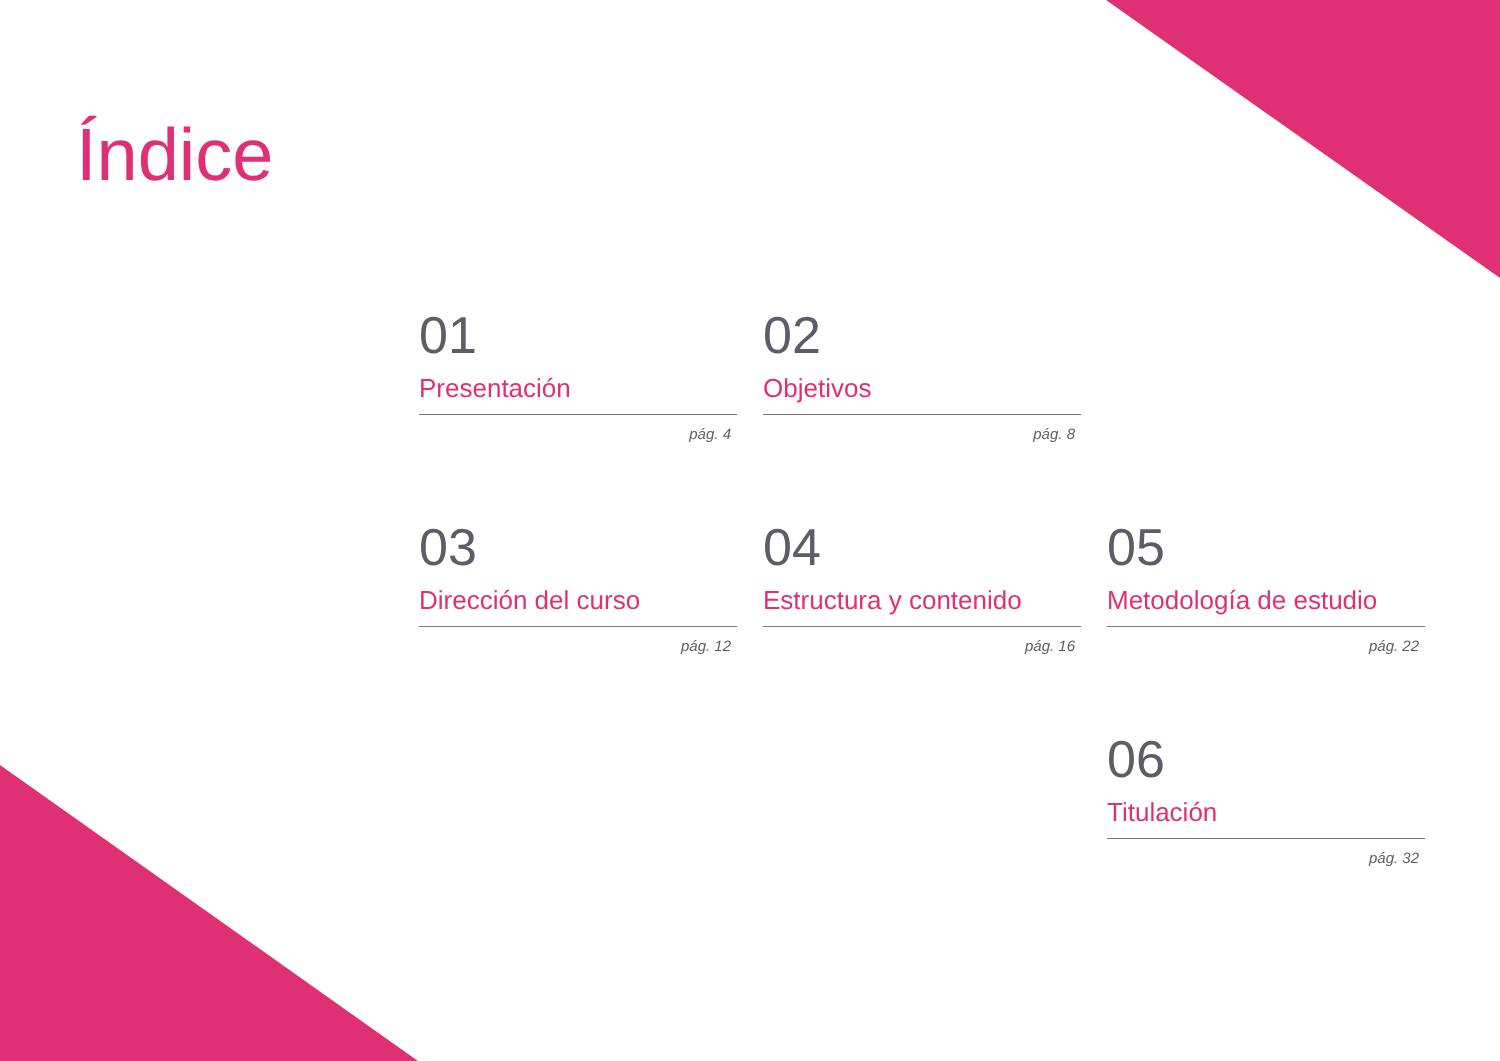Índice
01
Presentación
pág. 4
02
Objetivos
pág. 8
03
Dirección del curso
pág. 12
04
Estructura y contenido
pág. 16
05
Metodología de estudio
pág. 22
06
Titulación
pág. 32